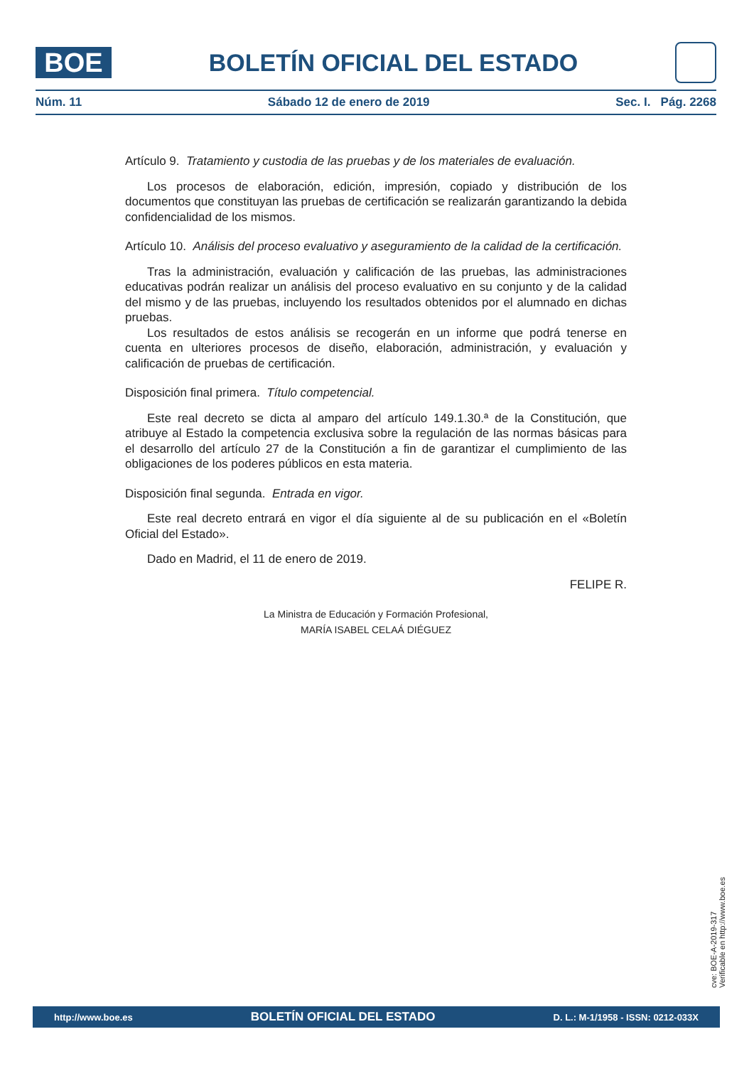BOE
BOLETÍN OFICIAL DEL ESTADO
Núm. 11 Sábado 12 de enero de 2019 Sec. I. Pág. 2268
Artículo 9. Tratamiento y custodia de las pruebas y de los materiales de evaluación.
Los procesos de elaboración, edición, impresión, copiado y distribución de los documentos que constituyan las pruebas de certificación se realizarán garantizando la debida confidencialidad de los mismos.
Artículo 10. Análisis del proceso evaluativo y aseguramiento de la calidad de la certificación.
Tras la administración, evaluación y calificación de las pruebas, las administraciones educativas podrán realizar un análisis del proceso evaluativo en su conjunto y de la calidad del mismo y de las pruebas, incluyendo los resultados obtenidos por el alumnado en dichas pruebas.
Los resultados de estos análisis se recogerán en un informe que podrá tenerse en cuenta en ulteriores procesos de diseño, elaboración, administración, y evaluación y calificación de pruebas de certificación.
Disposición final primera. Título competencial.
Este real decreto se dicta al amparo del artículo 149.1.30.ª de la Constitución, que atribuye al Estado la competencia exclusiva sobre la regulación de las normas básicas para el desarrollo del artículo 27 de la Constitución a fin de garantizar el cumplimiento de las obligaciones de los poderes públicos en esta materia.
Disposición final segunda. Entrada en vigor.
Este real decreto entrará en vigor el día siguiente al de su publicación en el «Boletín Oficial del Estado».
Dado en Madrid, el 11 de enero de 2019.
FELIPE R.
La Ministra de Educación y Formación Profesional,
MARÍA ISABEL CELAÁ DIÉGUEZ
cve: BOE-A-2019-317
Verificable en http://www.boe.es
http://www.boe.es BOLETÍN OFICIAL DEL ESTADO D. L.: M-1/1958 - ISSN: 0212-033X